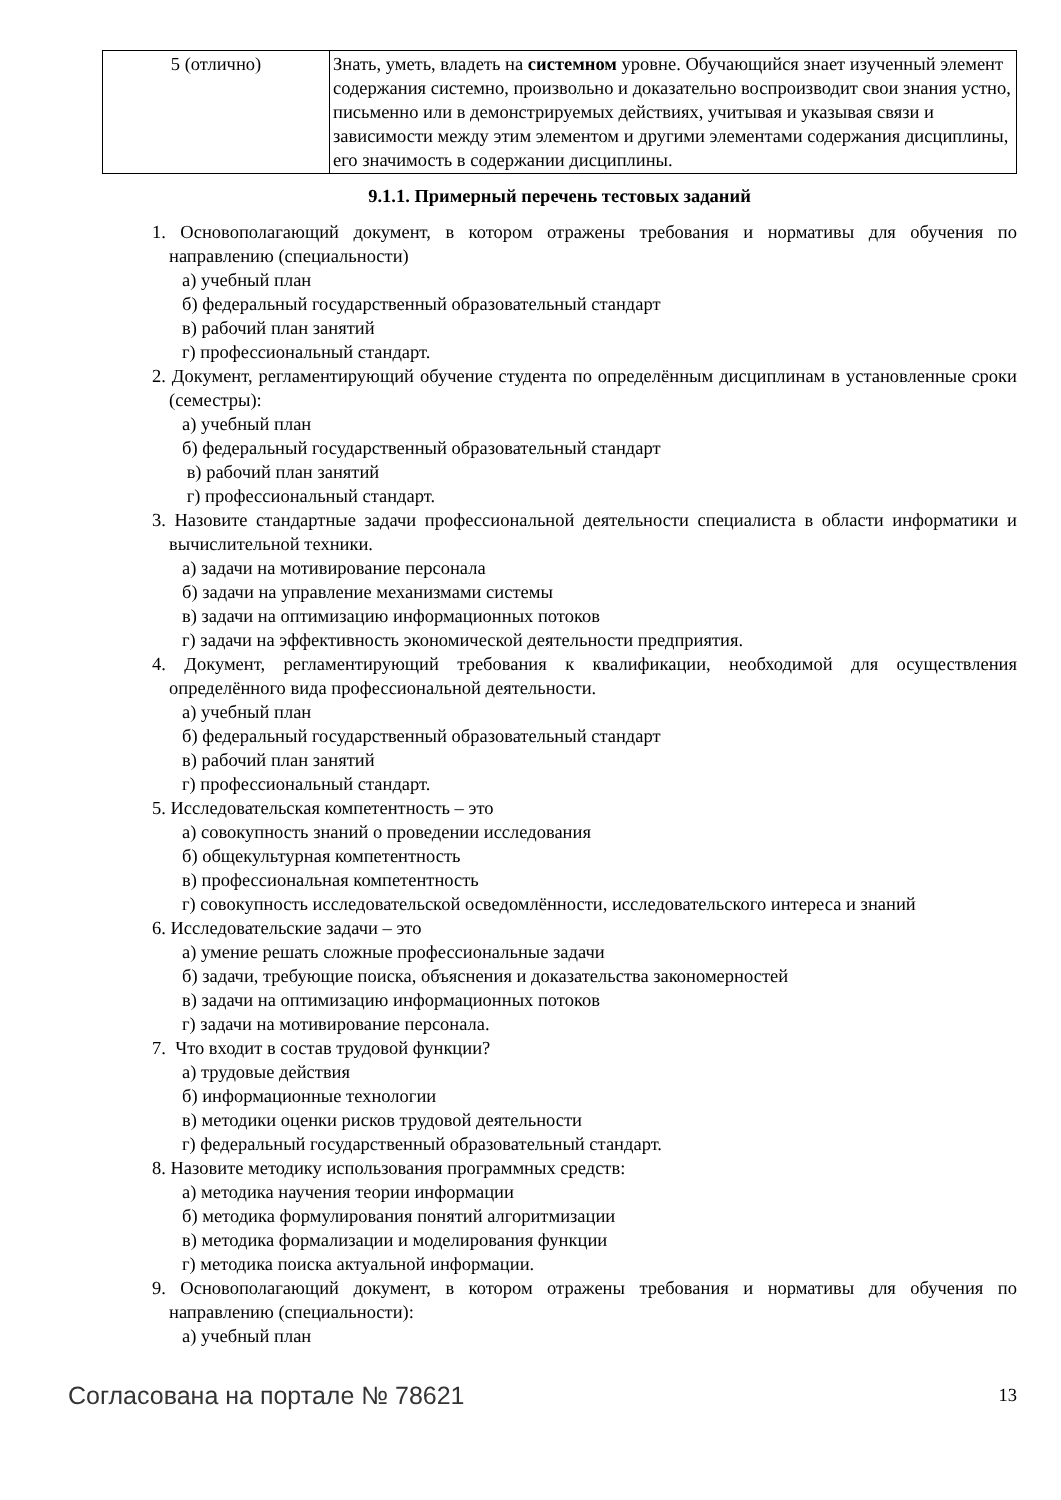| 5 (отлично) | Знать, уметь, владеть на системном уровне. Обучающийся знает изученный элемент содержания системно, произвольно и доказательно воспроизводит свои знания устно, письменно или в демонстрируемых действиях, учитывая и указывая связи и зависимости между этим элементом и другими элементами содержания дисциплины, его значимость в содержании дисциплины. |
9.1.1. Примерный перечень тестовых заданий
1. Основополагающий документ, в котором отражены требования и нормативы для обучения по направлению (специальности)
а) учебный план
б) федеральный государственный образовательный стандарт
в) рабочий план занятий
г) профессиональный стандарт.
2. Документ, регламентирующий обучение студента по определённым дисциплинам в установленные сроки (семестры):
а) учебный план
б) федеральный государственный образовательный стандарт
в) рабочий план занятий
г) профессиональный стандарт.
3. Назовите стандартные задачи профессиональной деятельности специалиста в области информатики и вычислительной техники.
а) задачи на мотивирование персонала
б) задачи на управление механизмами системы
в) задачи на оптимизацию информационных потоков
г) задачи на эффективность экономической деятельности предприятия.
4. Документ, регламентирующий требования к квалификации, необходимой для осуществления определённого вида профессиональной деятельности.
а) учебный план
б) федеральный государственный образовательный стандарт
в) рабочий план занятий
г) профессиональный стандарт.
5. Исследовательская компетентность – это
а) совокупность знаний о проведении исследования
б) общекультурная компетентность
в) профессиональная компетентность
г) совокупность исследовательской осведомлённости, исследовательского интереса и знаний
6. Исследовательские задачи – это
а) умение решать сложные профессиональные задачи
б) задачи, требующие поиска, объяснения и доказательства закономерностей
в) задачи на оптимизацию информационных потоков
г) задачи на мотивирование персонала.
7. Что входит в состав трудовой функции?
а) трудовые действия
б) информационные технологии
в) методики оценки рисков трудовой деятельности
г) федеральный государственный образовательный стандарт.
8. Назовите методику использования программных средств:
а) методика научения теории информации
б) методика формулирования понятий алгоритмизации
в) методика формализации и моделирования функции
г) методика поиска актуальной информации.
9. Основополагающий документ, в котором отражены требования и нормативы для обучения по направлению (специальности):
а) учебный план
Согласована на портале № 78621 13